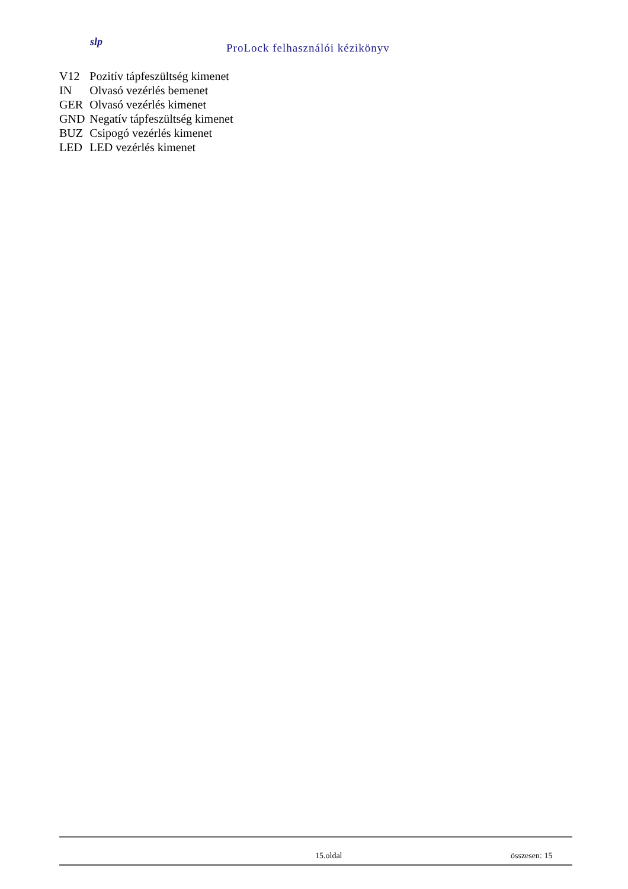slp ProLock felhasználói kézikönyv
| V12 | Pozitív tápfeszültség kimenet |
| IN | Olvasó vezérlés bemenet |
| GER | Olvasó vezérlés kimenet |
| GND | Negatív tápfeszültség kimenet |
| BUZ | Csipogó vezérlés kimenet |
| LED | LED vezérlés kimenet |
15.oldal összesen: 15